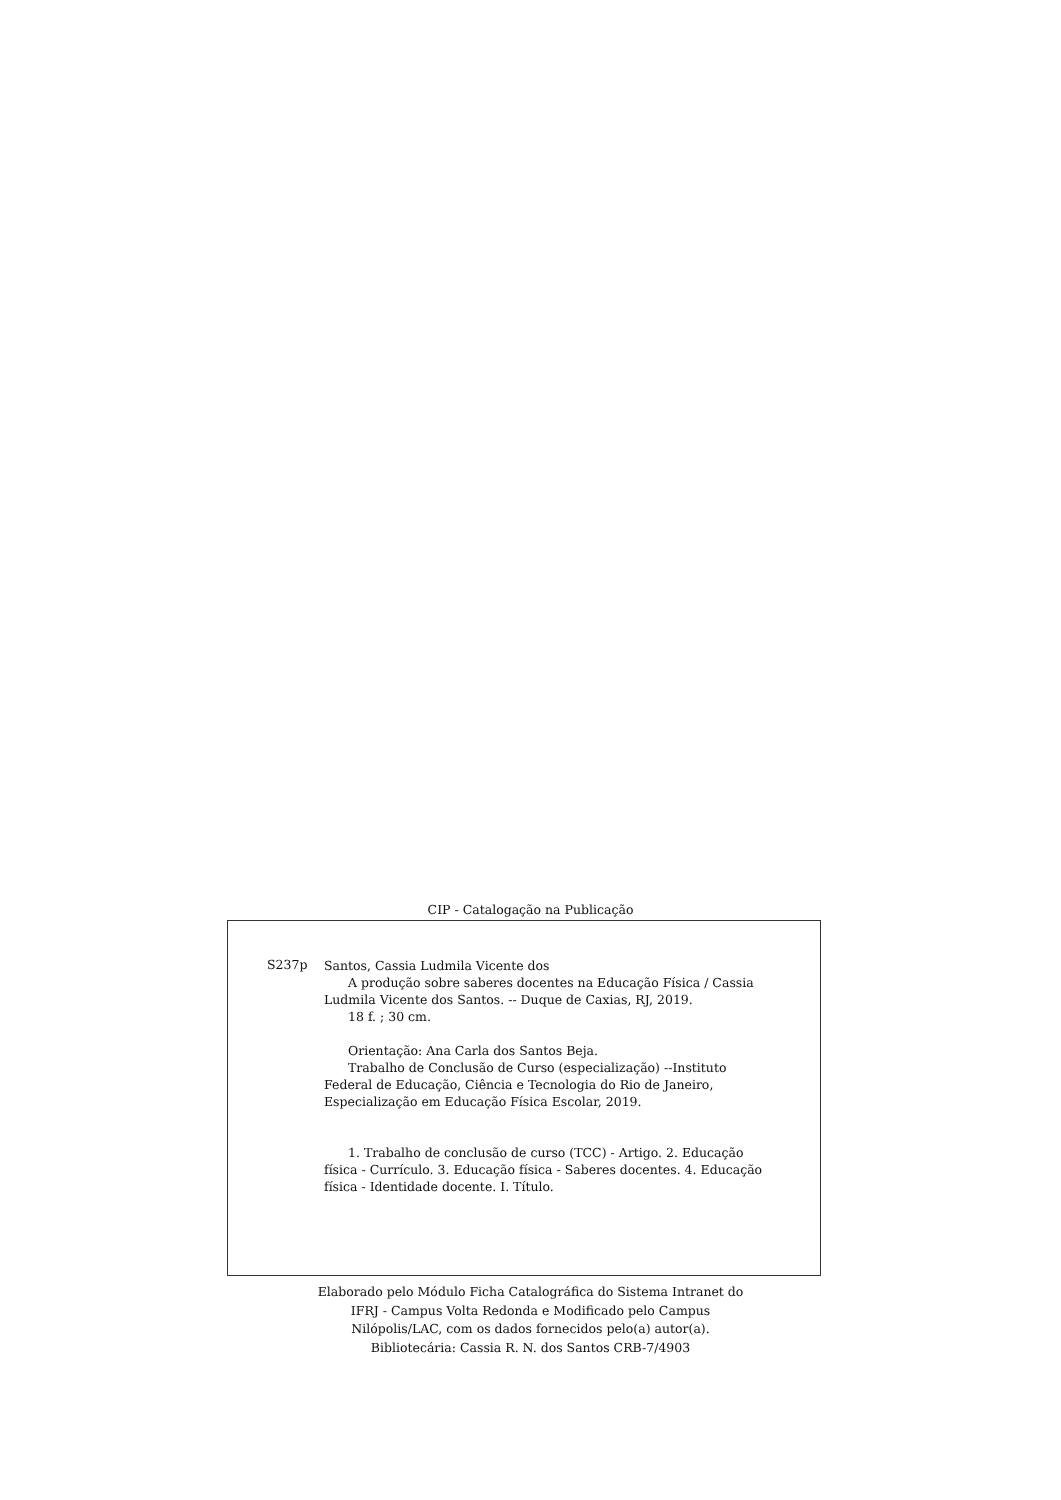CIP - Catalogação na Publicação
S237p
Santos, Cassia Ludmila Vicente dos
A produção sobre saberes docentes na Educação Física / Cassia Ludmila Vicente dos Santos. -- Duque de Caxias, RJ, 2019.
18 f. ; 30 cm.
Orientação: Ana Carla dos Santos Beja.
Trabalho de Conclusão de Curso (especialização) --Instituto Federal de Educação, Ciência e Tecnologia do Rio de Janeiro, Especialização em Educação Física Escolar, 2019.
1. Trabalho de conclusão de curso (TCC) - Artigo. 2. Educação física - Currículo. 3. Educação física - Saberes docentes. 4. Educação física - Identidade docente. I. Título.
Elaborado pelo Módulo Ficha Catalográfica do Sistema Intranet do
IFRJ - Campus Volta Redonda e Modificado pelo Campus
Nilópolis/LAC, com os dados fornecidos pelo(a) autor(a).
Bibliotecária: Cassia R. N. dos Santos CRB-7/4903